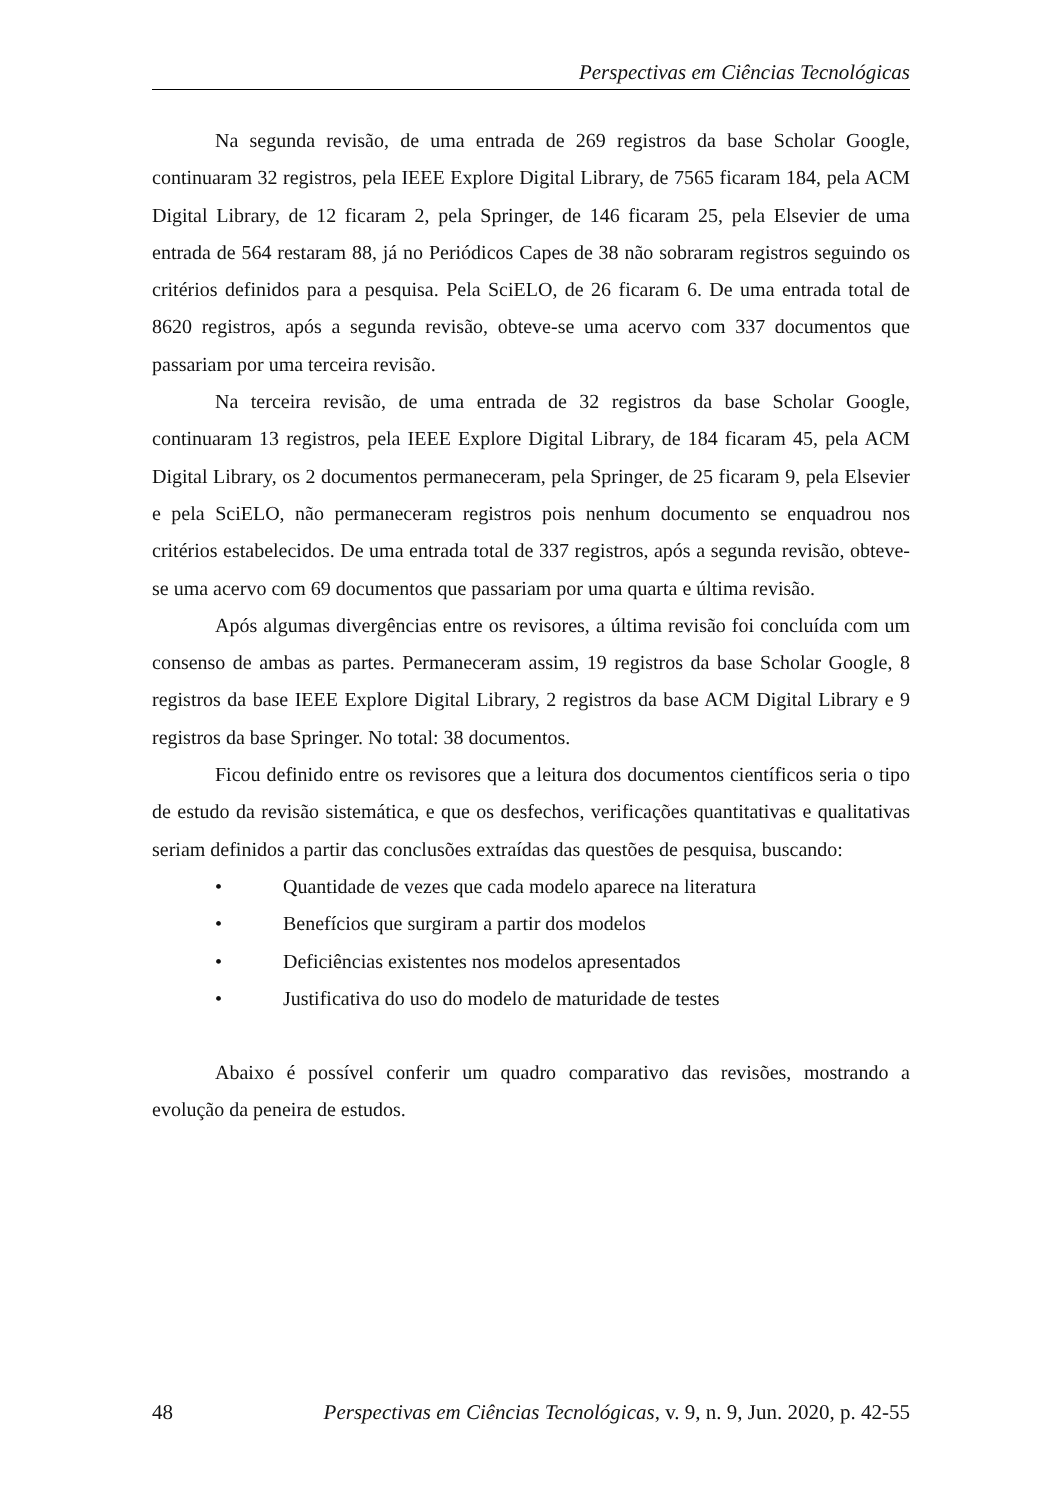Perspectivas em Ciências Tecnológicas
Na segunda revisão, de uma entrada de 269 registros da base Scholar Google, continuaram 32 registros, pela IEEE Explore Digital Library, de 7565 ficaram 184, pela ACM Digital Library, de 12 ficaram 2, pela Springer, de 146 ficaram 25, pela Elsevier de uma entrada de 564 restaram 88, já no Periódicos Capes de 38 não sobraram registros seguindo os critérios definidos para a pesquisa. Pela SciELO, de 26 ficaram 6. De uma entrada total de 8620 registros, após a segunda revisão, obteve-se uma acervo com 337 documentos que passariam por uma terceira revisão.
Na terceira revisão, de uma entrada de 32 registros da base Scholar Google, continuaram 13 registros, pela IEEE Explore Digital Library, de 184 ficaram 45, pela ACM Digital Library, os 2 documentos permaneceram, pela Springer, de 25 ficaram 9, pela Elsevier e pela SciELO, não permaneceram registros pois nenhum documento se enquadrou nos critérios estabelecidos. De uma entrada total de 337 registros, após a segunda revisão, obteve-se uma acervo com 69 documentos que passariam por uma quarta e última revisão.
Após algumas divergências entre os revisores, a última revisão foi concluída com um consenso de ambas as partes. Permaneceram assim, 19 registros da base Scholar Google, 8 registros da base IEEE Explore Digital Library, 2 registros da base ACM Digital Library e 9 registros da base Springer. No total: 38 documentos.
Ficou definido entre os revisores que a leitura dos documentos científicos seria o tipo de estudo da revisão sistemática, e que os desfechos, verificações quantitativas e qualitativas seriam definidos a partir das conclusões extraídas das questões de pesquisa, buscando:
• Quantidade de vezes que cada modelo aparece na literatura
• Benefícios que surgiram a partir dos modelos
• Deficiências existentes nos modelos apresentados
• Justificativa do uso do modelo de maturidade de testes
Abaixo é possível conferir um quadro comparativo das revisões, mostrando a evolução da peneira de estudos.
48 Perspectivas em Ciências Tecnológicas, v. 9, n. 9, Jun. 2020, p. 42-55